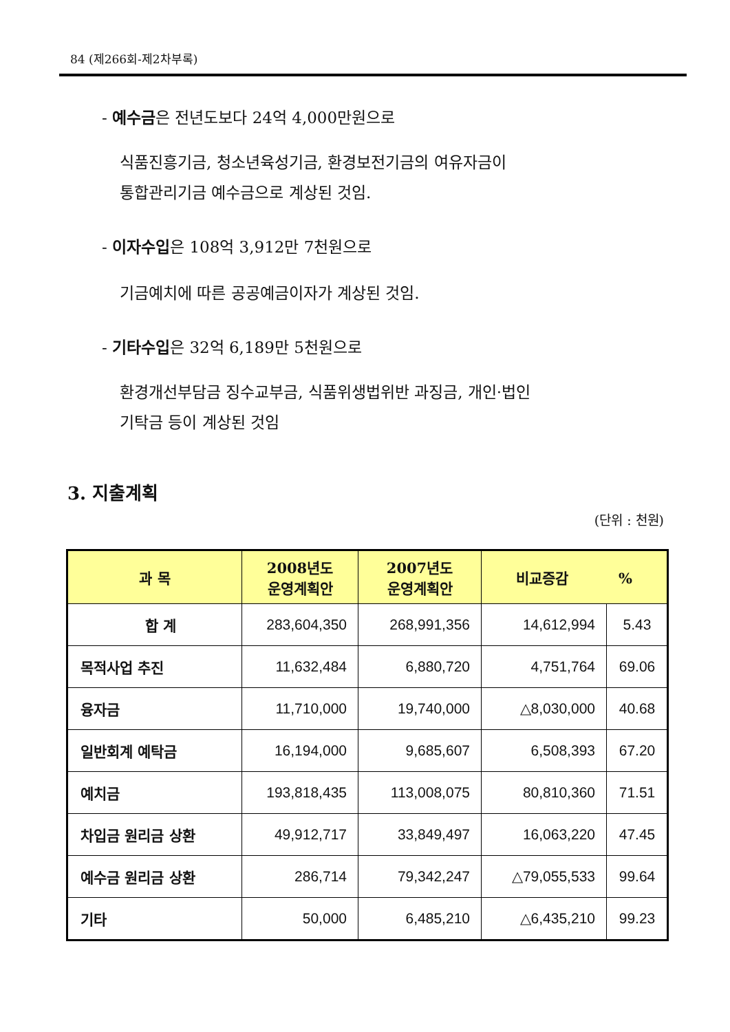84 (제266회-제2차부록)
- 예수금은 전년도보다 24억 4,000만원으로
식품진흥기금, 청소년육성기금, 환경보전기금의 여유자금이
통합관리기금 예수금으로 계상된 것임.
- 이자수입은 108억 3,912만 7천원으로
기금예치에 따른 공공예금이자가 계상된 것임.
- 기타수입은 32억 6,189만 5천원으로
환경개선부담금 징수교부금, 식품위생법위반 과징금, 개인·법인
기탁금 등이 계상된 것임
3. 지출계획
(단위 : 천원)
| 과 목 | 2008년도 운영계획안 | 2007년도 운영계획안 | 비교증감 % | |
| --- | --- | --- | --- | --- |
| 합 계 | 283,604,350 | 268,991,356 | 14,612,994 | 5.43 |
| 목적사업 추진 | 11,632,484 | 6,880,720 | 4,751,764 | 69.06 |
| 융자금 | 11,710,000 | 19,740,000 | △8,030,000 | 40.68 |
| 일반회계 예탁금 | 16,194,000 | 9,685,607 | 6,508,393 | 67.20 |
| 예치금 | 193,818,435 | 113,008,075 | 80,810,360 | 71.51 |
| 차입금 원리금 상환 | 49,912,717 | 33,849,497 | 16,063,220 | 47.45 |
| 예수금 원리금 상환 | 286,714 | 79,342,247 | △79,055,533 | 99.64 |
| 기타 | 50,000 | 6,485,210 | △6,435,210 | 99.23 |